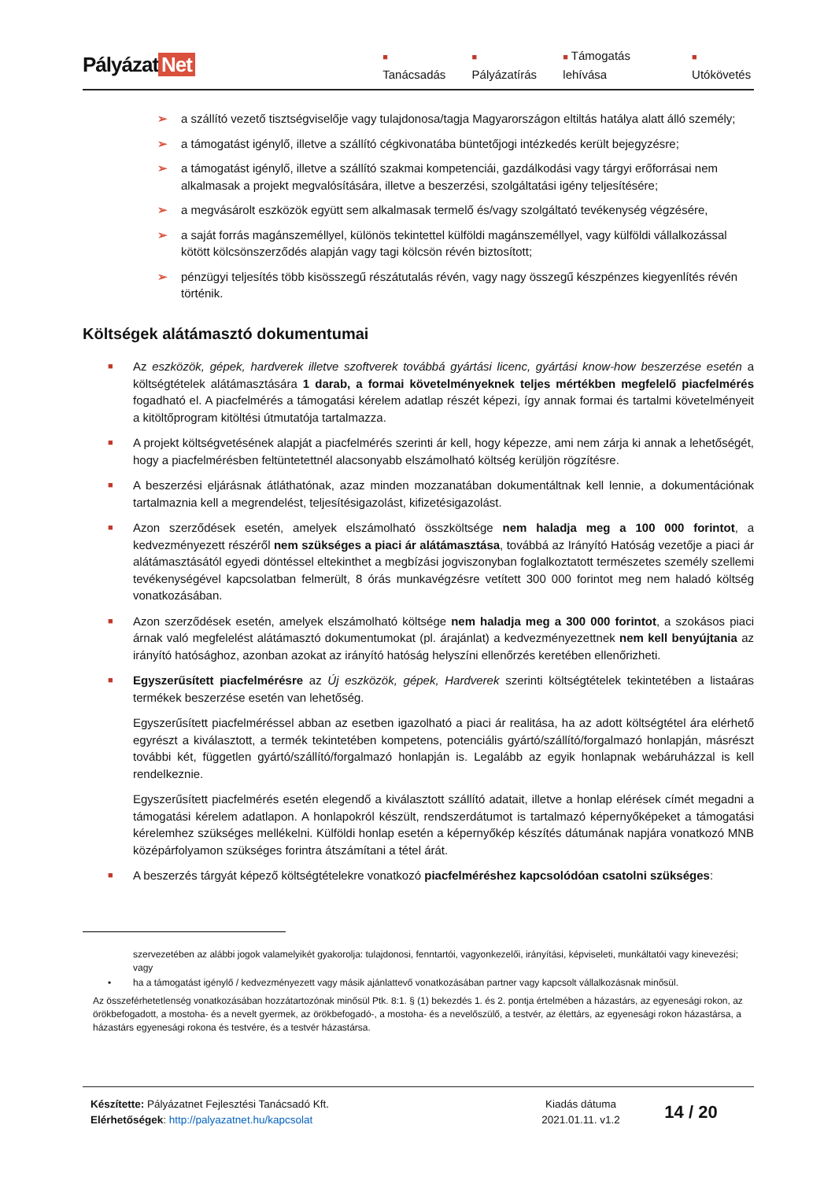Pályázat Net
■ Tanácsadás
■ Pályázatírás
■ Támogatás lehívása
■ Utókövetés
➢ a szállító vezető tisztségviselője vagy tulajdonosa/tagja Magyarországon eltiltás hatálya alatt álló személy;
➢ a támogatást igénylő, illetve a szállító cégkivonatába büntetőjogi intézkedés került bejegyzésre;
➢ a támogatást igénylő, illetve a szállító szakmai kompetenciái, gazdálkodási vagy tárgyi erőforrásai nem alkalmasak a projekt megvalósítására, illetve a beszerzési, szolgáltatási igény teljesítésére;
➢ a megvásárolt eszközök együtt sem alkalmasak termelő és/vagy szolgáltató tevékenység végzésére,
➢ a saját forrás magánszeméllyel, különös tekintettel külföldi magánszeméllyel, vagy külföldi vállalkozással kötött kölcsönszerződés alapján vagy tagi kölcsön révén biztosított;
➢ pénzügyi teljesítés több kisösszegű részátutalás révén, vagy nagy összegű készpénzes kiegyenlítés révén történik.
Költségek alátámasztó dokumentumai
■
Az eszközök, gépek, hardverek illetve szoftverek továbbá gyártási licenc, gyártási know-how beszerzése esetén a költségtételek alátámasztására 1 darab, a formai követelményeknek teljes mértékben megfelelő piacfelmérés fogadható el. A piacfelmérés a támogatási kérelem adatlap részét képezi, így annak formai és tartalmi követelményeit a kitöltőprogram kitöltési útmutatója tartalmazza.
■
A projekt költségvetésének alapját a piacfelmérés szerinti ár kell, hogy képezze, ami nem zárja ki annak a lehetőségét, hogy a piacfelmérésben feltüntetettnél alacsonyabb elszámolható költség kerüljön rögzítésre.
■
A beszerzési eljárásnak átláthatónak, azaz minden mozzanatában dokumentáltnak kell lennie, a dokumentációnak tartalmaznia kell a megrendelést, teljesítésigazolást, kifizetésigazolást.
■
Azon szerződések esetén, amelyek elszámolható összköltsége nem haladja meg a 100 000 forintot, a kedvezményezett részéről nem szükséges a piaci ár alátámasztása, továbbá az Irányító Hatóság vezetője a piaci ár alátámasztásától egyedi döntéssel eltekinthet a megbízási jogviszonyban foglalkoztatott természetes személy szellemi tevékenységével kapcsolatban felmerült, 8 órás munkavégzésre vetített 300 000 forintot meg nem haladó költség vonatkozásában.
■
Azon szerződések esetén, amelyek elszámolható költsége nem haladja meg a 300 000 forintot, a szokásos piaci árnak való megfelelést alátámasztó dokumentumokat (pl. árajánlat) a kedvezményezettnek nem kell benyújtania az irányító hatósághoz, azonban azokat az irányító hatóság helyszíni ellenőrzés keretében ellenőrizheti.
■
Egyszerűsített piacfelmérésre az Új eszközök, gépek, Hardverek szerinti költségtételek tekintetében a listaáras termékek beszerzése esetén van lehetőség.
Egyszerűsített piacfelméréssel abban az esetben igazolható a piaci ár realitása, ha az adott költségtétel ára elérhető egyrészt a kiválasztott, a termék tekintetében kompetens, potenciális gyártó/szállító/forgalmazó honlapján, másrészt további két, független gyártó/szállító/forgalmazó honlapján is. Legalább az egyik honlapnak webáruházzal is kell rendelkeznie.
Egyszerűsített piacfelmérés esetén elegendő a kiválasztott szállító adatait, illetve a honlap elérések címét megadni a támogatási kérelem adatlapon. A honlapokról készült, rendszerdátumot is tartalmazó képernyőképeket a támogatási kérelemhez szükséges mellékelni. Külföldi honlap esetén a képernyőkép készítés dátumának napjára vonatkozó MNB középárfolyamon szükséges forintra átszámítani a tétel árát.
■
A beszerzés tárgyát képező költségtételekre vonatkozó piacfelméréshez kapcsolódóan csatolni szükséges:
szervezetében az alábbi jogok valamelyikét gyakorolja: tulajdonosi, fenntartói, vagyonkezelői, irányítási, képviseleti, munkáltatói vagy kinevezési; vagy
• ha a támogatást igénylő / kedvezményezett vagy másik ajánlattevő vonatkozásában partner vagy kapcsolt vállalkozásnak minősül.
Az összeférhetetlenség vonatkozásában hozzátartozónak minősül Ptk. 8:1. § (1) bekezdés 1. és 2. pontja értelmében a házastárs, az egyenesági rokon, az örökbefogadott, a mostoha- és a nevelt gyermek, az örökbefogadó-, a mostoha- és a nevelőszülő, a testvér, az élettárs, az egyenesági rokon házastársa, a házastárs egyenesági rokona és testvére, és a testvér házastársa.
Készítette: Pályázatnet Fejlesztési Tanácsadó Kft.
Elérhetőségek: http://palyazatnet.hu/kapcsolat
Kiadás dátuma
2021.01.11. v1.2
14 / 20